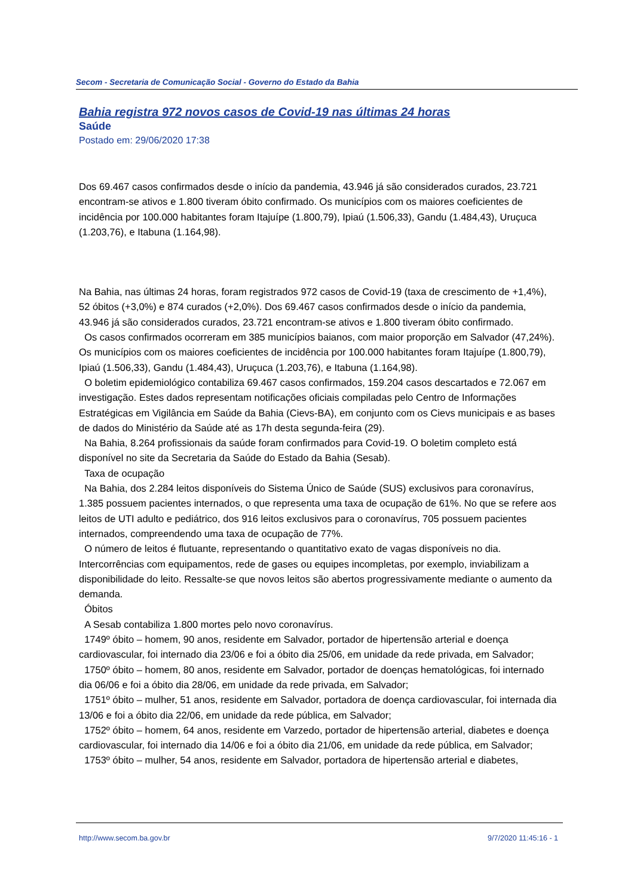Secom - Secretaria de Comunicação Social - Governo do Estado da Bahia
Bahia registra 972 novos casos de Covid-19 nas últimas 24 horas
Saúde
Postado em: 29/06/2020 17:38
Dos 69.467 casos confirmados desde o início da pandemia, 43.946 já são considerados curados, 23.721 encontram-se ativos e 1.800 tiveram óbito confirmado. Os municípios com os maiores coeficientes de incidência por 100.000 habitantes foram Itajuípe (1.800,79), Ipiaú (1.506,33), Gandu (1.484,43), Uruçuca (1.203,76), e Itabuna (1.164,98).
Na Bahia, nas últimas 24 horas, foram registrados 972 casos de Covid-19 (taxa de crescimento de +1,4%), 52 óbitos (+3,0%) e 874 curados (+2,0%). Dos 69.467 casos confirmados desde o início da pandemia, 43.946 já são considerados curados, 23.721 encontram-se ativos e 1.800 tiveram óbito confirmado.
Os casos confirmados ocorreram em 385 municípios baianos, com maior proporção em Salvador (47,24%). Os municípios com os maiores coeficientes de incidência por 100.000 habitantes foram Itajuípe (1.800,79), Ipiaú (1.506,33), Gandu (1.484,43), Uruçuca (1.203,76), e Itabuna (1.164,98).
O boletim epidemiológico contabiliza 69.467 casos confirmados, 159.204 casos descartados e 72.067 em investigação. Estes dados representam notificações oficiais compiladas pelo Centro de Informações Estratégicas em Vigilância em Saúde da Bahia (Cievs-BA), em conjunto com os Cievs municipais e as bases de dados do Ministério da Saúde até as 17h desta segunda-feira (29).
Na Bahia, 8.264 profissionais da saúde foram confirmados para Covid-19. O boletim completo está disponível no site da Secretaria da Saúde do Estado da Bahia (Sesab).
Taxa de ocupação
Na Bahia, dos 2.284 leitos disponíveis do Sistema Único de Saúde (SUS) exclusivos para coronavírus, 1.385 possuem pacientes internados, o que representa uma taxa de ocupação de 61%. No que se refere aos leitos de UTI adulto e pediátrico, dos 916 leitos exclusivos para o coronavírus, 705 possuem pacientes internados, compreendendo uma taxa de ocupação de 77%.
O número de leitos é flutuante, representando o quantitativo exato de vagas disponíveis no dia. Intercorrências com equipamentos, rede de gases ou equipes incompletas, por exemplo, inviabilizam a disponibilidade do leito. Ressalte-se que novos leitos são abertos progressivamente mediante o aumento da demanda.
Óbitos
A Sesab contabiliza 1.800 mortes pelo novo coronavírus.
1749º óbito – homem, 90 anos, residente em Salvador, portador de hipertensão arterial e doença cardiovascular, foi internado dia 23/06 e foi a óbito dia 25/06, em unidade da rede privada, em Salvador;
1750º óbito – homem, 80 anos, residente em Salvador, portador de doenças hematológicas, foi internado dia 06/06 e foi a óbito dia 28/06, em unidade da rede privada, em Salvador;
1751º óbito – mulher, 51 anos, residente em Salvador, portadora de doença cardiovascular, foi internada dia 13/06 e foi a óbito dia 22/06, em unidade da rede pública, em Salvador;
1752º óbito – homem, 64 anos, residente em Varzedo, portador de hipertensão arterial, diabetes e doença cardiovascular, foi internado dia 14/06 e foi a óbito dia 21/06, em unidade da rede pública, em Salvador;
1753º óbito – mulher, 54 anos, residente em Salvador, portadora de hipertensão arterial e diabetes,
http://www.secom.ba.gov.br 9/7/2020 11:45:16 - 1